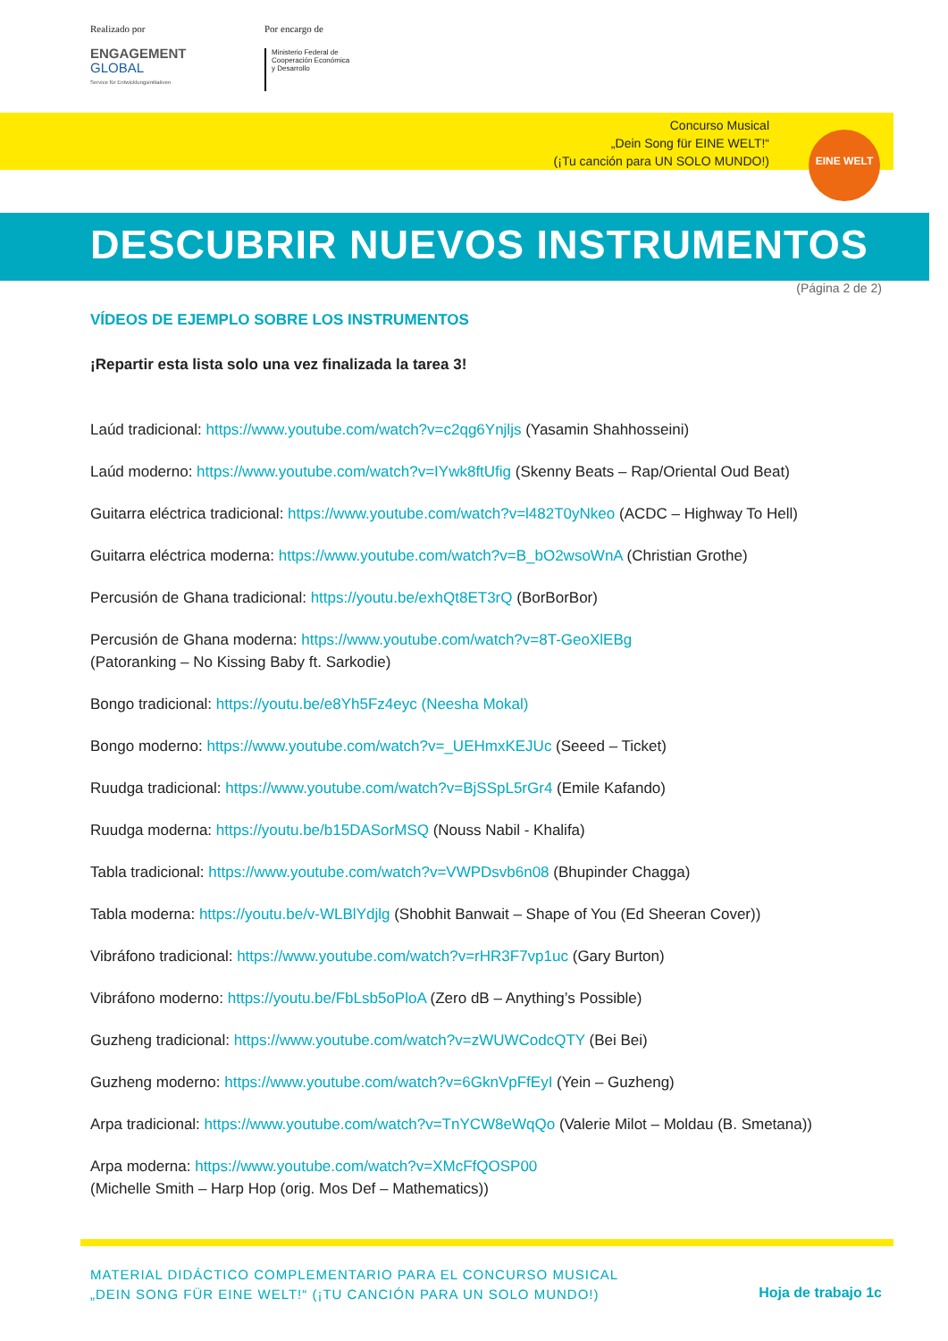Realizado por
ENGAGEMENT
GLOBAL
Service für Entwicklungsinitiativen
Por encargo de
Ministerio Federal de
Cooperación Económica
y Desarrollo
Concurso Musical
„Dein Song für EINE WELT!“
(¡Tu canción para UN SOLO MUNDO!)
EINE WELT
DESCUBRIR NUEVOS INSTRUMENTOS
(Página 2 de 2)
VÍDEOS DE EJEMPLO SOBRE LOS INSTRUMENTOS
¡Repartir esta lista solo una vez finalizada la tarea 3!
Laúd tradicional: https://www.youtube.com/watch?v=c2qg6Ynjljs (Yasamin Shahhosseini)
Laúd moderno: https://www.youtube.com/watch?v=IYwk8ftUfig (Skenny Beats – Rap/Oriental Oud Beat)
Guitarra eléctrica tradicional: https://www.youtube.com/watch?v=l482T0yNkeo (ACDC – Highway To Hell)
Guitarra eléctrica moderna: https://www.youtube.com/watch?v=B_bO2wsoWnA (Christian Grothe)
Percusión de Ghana tradicional: https://youtu.be/exhQt8ET3rQ (BorBorBor)
Percusión de Ghana moderna: https://www.youtube.com/watch?v=8T-GeoXlEBg
(Patoranking – No Kissing Baby ft. Sarkodie)
Bongo tradicional: https://youtu.be/e8Yh5Fz4eyc (Neesha Mokal)
Bongo moderno: https://www.youtube.com/watch?v=_UEHmxKEJUc (Seeed – Ticket)
Ruudga tradicional: https://www.youtube.com/watch?v=BjSSpL5rGr4 (Emile Kafando)
Ruudga moderna: https://youtu.be/b15DASorMSQ (Nouss Nabil - Khalifa)
Tabla tradicional: https://www.youtube.com/watch?v=VWPDsvb6n08 (Bhupinder Chagga)
Tabla moderna: https://youtu.be/v-WLBlYdjlg (Shobhit Banwait – Shape of You (Ed Sheeran Cover))
Vibráfono tradicional: https://www.youtube.com/watch?v=rHR3F7vp1uc (Gary Burton)
Vibráfono moderno: https://youtu.be/FbLsb5oPloA (Zero dB – Anything’s Possible)
Guzheng tradicional: https://www.youtube.com/watch?v=zWUWCodcQTY (Bei Bei)
Guzheng moderno: https://www.youtube.com/watch?v=6GknVpFfEyI (Yein – Guzheng)
Arpa tradicional: https://www.youtube.com/watch?v=TnYCW8eWqQo (Valerie Milot – Moldau (B. Smetana))
Arpa moderna: https://www.youtube.com/watch?v=XMcFfQOSP00
(Michelle Smith – Harp Hop (orig. Mos Def – Mathematics))
MATERIAL DIDÁCTICO COMPLEMENTARIO PARA EL CONCURSO MUSICAL
„DEIN SONG FÜR EINE WELT!“ (¡TU CANCIÓN PARA UN SOLO MUNDO!)
Hoja de trabajo 1c